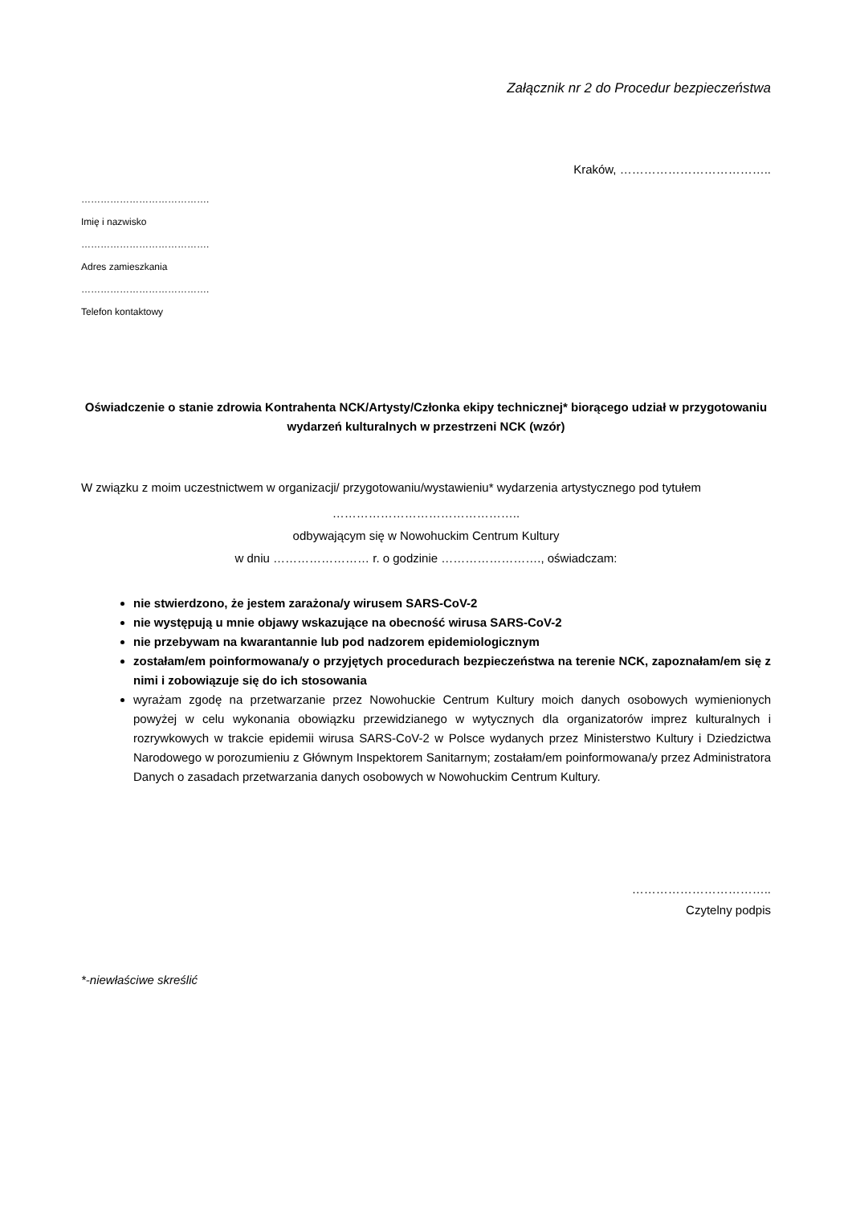Załącznik nr 2 do Procedur bezpieczeństwa
Kraków, ………………………………..
………………………………….
Imię i nazwisko
………………………………….
Adres zamieszkania
………………………………….
Telefon kontaktowy
Oświadczenie o stanie zdrowia Kontrahenta NCK/Artysty/Członka ekipy technicznej* biorącego udział w przygotowaniu wydarzeń kulturalnych w przestrzeni NCK (wzór)
W związku z moim uczestnictwem w organizacji/ przygotowaniu/wystawieniu* wydarzenia artystycznego pod tytułem
………………………………………..
odbywającym się w Nowohuckim Centrum Kultury
w dniu …………………… r. o godzinie ……………………., oświadczam:
nie stwierdzono, że jestem zarażona/y wirusem SARS-CoV-2
nie występują u mnie objawy wskazujące na obecność wirusa SARS-CoV-2
nie przebywam na kwarantannie lub pod nadzorem epidemiologicznym
zostałam/em poinformowana/y o przyjętych procedurach bezpieczeństwa na terenie NCK, zapoznałam/em się z nimi i zobowiązuje się do ich stosowania
wyrażam zgodę na przetwarzanie przez Nowohuckie Centrum Kultury moich danych osobowych wymienionych powyżej w celu wykonania obowiązku przewidzianego w wytycznych dla organizatorów imprez kulturalnych i rozrywkowych w trakcie epidemii wirusa SARS-CoV-2 w Polsce wydanych przez Ministerstwo Kultury i Dziedzictwa Narodowego w porozumieniu z Głównym Inspektorem Sanitarnym; zostałam/em poinformowana/y przez Administratora Danych o zasadach przetwarzania danych osobowych w Nowohuckim Centrum Kultury.
……………………………..
Czytelny podpis
*-niewłaściwe skreślić